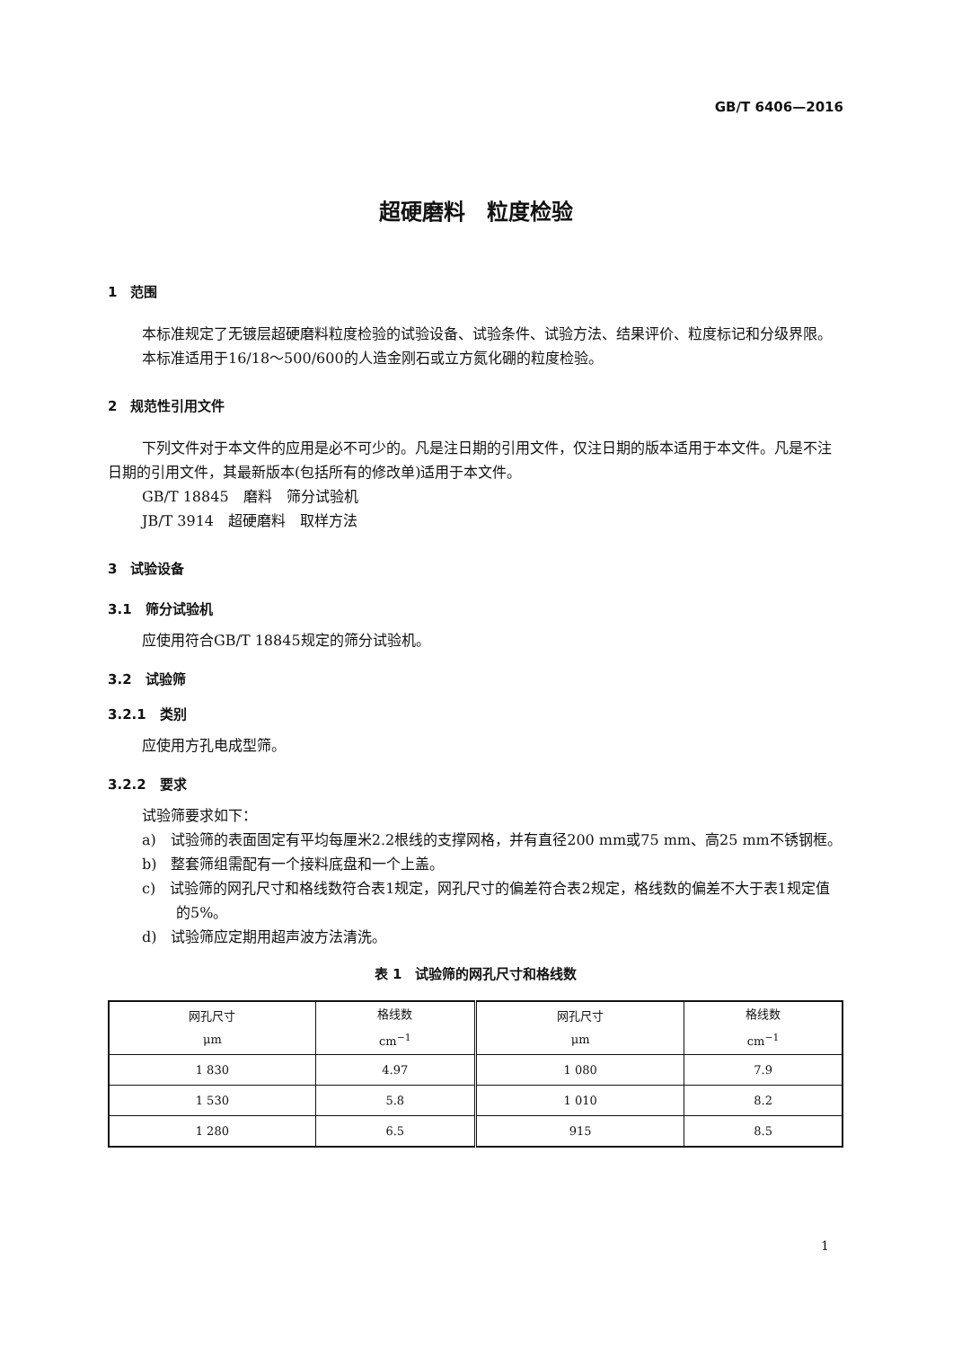GB/T 6406—2016
超硬磨料　粒度检验
1　范围
本标准规定了无镀层超硬磨料粒度检验的试验设备、试验条件、试验方法、结果评价、粒度标记和分级界限。
本标准适用于16/18～500/600的人造金刚石或立方氮化硼的粒度检验。
2　规范性引用文件
下列文件对于本文件的应用是必不可少的。凡是注日期的引用文件，仅注日期的版本适用于本文件。凡是不注日期的引用文件，其最新版本(包括所有的修改单)适用于本文件。
GB/T 18845　磨料　筛分试验机
JB/T 3914　超硬磨料　取样方法
3　试验设备
3.1　筛分试验机
应使用符合GB/T 18845规定的筛分试验机。
3.2　试验筛
3.2.1　类别
应使用方孔电成型筛。
3.2.2　要求
试验筛要求如下：
a)　试验筛的表面固定有平均每厘米2.2根线的支撑网格，并有直径200 mm或75 mm、高25 mm不锈钢框。
b)　整套筛组需配有一个接料底盘和一个上盖。
c)　试验筛的网孔尺寸和格线数符合表1规定，网孔尺寸的偏差符合表2规定，格线数的偏差不大于表1规定值的5%。
d)　试验筛应定期用超声波方法清洗。
表 1　试验筛的网孔尺寸和格线数
| 网孔尺寸 μm | 格线数 cm<sup>−1</sup> | 网孔尺寸 μm | 格线数 cm<sup>−1</sup> |
| --- | --- | --- | --- |
| 1 830 | 4.97 | 1 080 | 7.9 |
| 1 530 | 5.8 | 1 010 | 8.2 |
| 1 280 | 6.5 | 915 | 8.5 |
1